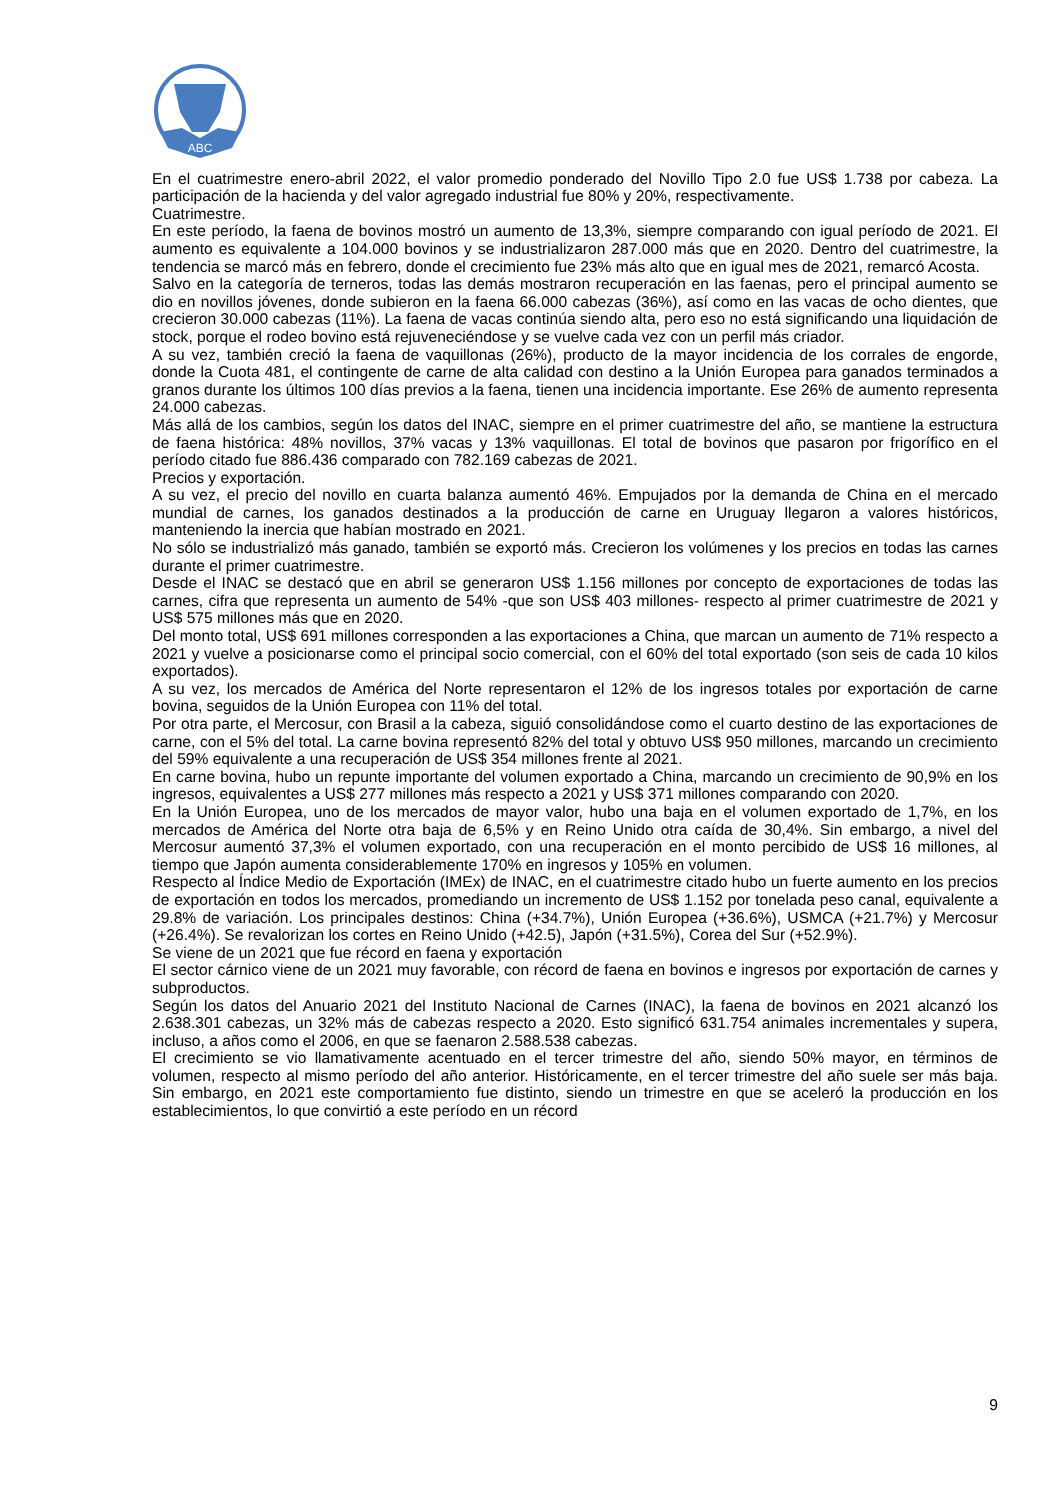ABC
En el cuatrimestre enero-abril 2022, el valor promedio ponderado del Novillo Tipo 2.0 fue US$ 1.738 por cabeza. La participación de la hacienda y del valor agregado industrial fue 80% y 20%, respectivamente.
Cuatrimestre.
En este período, la faena de bovinos mostró un aumento de 13,3%, siempre comparando con igual período de 2021. El aumento es equivalente a 104.000 bovinos y se industrializaron 287.000 más que en 2020. Dentro del cuatrimestre, la tendencia se marcó más en febrero, donde el crecimiento fue 23% más alto que en igual mes de 2021, remarcó Acosta.
Salvo en la categoría de terneros, todas las demás mostraron recuperación en las faenas, pero el principal aumento se dio en novillos jóvenes, donde subieron en la faena 66.000 cabezas (36%), así como en las vacas de ocho dientes, que crecieron 30.000 cabezas (11%). La faena de vacas continúa siendo alta, pero eso no está significando una liquidación de stock, porque el rodeo bovino está rejuveneciéndose y se vuelve cada vez con un perfil más criador.
A su vez, también creció la faena de vaquillonas (26%), producto de la mayor incidencia de los corrales de engorde, donde la Cuota 481, el contingente de carne de alta calidad con destino a la Unión Europea para ganados terminados a granos durante los últimos 100 días previos a la faena, tienen una incidencia importante. Ese 26% de aumento representa 24.000 cabezas.
Más allá de los cambios, según los datos del INAC, siempre en el primer cuatrimestre del año, se mantiene la estructura de faena histórica: 48% novillos, 37% vacas y 13% vaquillonas. El total de bovinos que pasaron por frigorífico en el período citado fue 886.436 comparado con 782.169 cabezas de 2021.
Precios y exportación.
A su vez, el precio del novillo en cuarta balanza aumentó 46%. Empujados por la demanda de China en el mercado mundial de carnes, los ganados destinados a la producción de carne en Uruguay llegaron a valores históricos, manteniendo la inercia que habían mostrado en 2021.
No sólo se industrializó más ganado, también se exportó más. Crecieron los volúmenes y los precios en todas las carnes durante el primer cuatrimestre.
Desde el INAC se destacó que en abril se generaron US$ 1.156 millones por concepto de exportaciones de todas las carnes, cifra que representa un aumento de 54% -que son US$ 403 millones- respecto al primer cuatrimestre de 2021 y US$ 575 millones más que en 2020.
Del monto total, US$ 691 millones corresponden a las exportaciones a China, que marcan un aumento de 71% respecto a 2021 y vuelve a posicionarse como el principal socio comercial, con el 60% del total exportado (son seis de cada 10 kilos exportados).
A su vez, los mercados de América del Norte representaron el 12% de los ingresos totales por exportación de carne bovina, seguidos de la Unión Europea con 11% del total.
Por otra parte, el Mercosur, con Brasil a la cabeza, siguió consolidándose como el cuarto destino de las exportaciones de carne, con el 5% del total. La carne bovina representó 82% del total y obtuvo US$ 950 millones, marcando un crecimiento del 59% equivalente a una recuperación de US$ 354 millones frente al 2021.
En carne bovina, hubo un repunte importante del volumen exportado a China, marcando un crecimiento de 90,9% en los ingresos, equivalentes a US$ 277 millones más respecto a 2021 y US$ 371 millones comparando con 2020.
En la Unión Europea, uno de los mercados de mayor valor, hubo una baja en el volumen exportado de 1,7%, en los mercados de América del Norte otra baja de 6,5% y en Reino Unido otra caída de 30,4%. Sin embargo, a nivel del Mercosur aumentó 37,3% el volumen exportado, con una recuperación en el monto percibido de US$ 16 millones, al tiempo que Japón aumenta considerablemente 170% en ingresos y 105% en volumen.
Respecto al Índice Medio de Exportación (IMEx) de INAC, en el cuatrimestre citado hubo un fuerte aumento en los precios de exportación en todos los mercados, promediando un incremento de US$ 1.152 por tonelada peso canal, equivalente a 29.8% de variación. Los principales destinos: China (+34.7%), Unión Europea (+36.6%), USMCA (+21.7%) y Mercosur (+26.4%). Se revalorizan los cortes en Reino Unido (+42.5), Japón (+31.5%), Corea del Sur (+52.9%).
Se viene de un 2021 que fue récord en faena y exportación
El sector cárnico viene de un 2021 muy favorable, con récord de faena en bovinos e ingresos por exportación de carnes y subproductos.
Según los datos del Anuario 2021 del Instituto Nacional de Carnes (INAC), la faena de bovinos en 2021 alcanzó los 2.638.301 cabezas, un 32% más de cabezas respecto a 2020. Esto significó 631.754 animales incrementales y supera, incluso, a años como el 2006, en que se faenaron 2.588.538 cabezas.
El crecimiento se vio llamativamente acentuado en el tercer trimestre del año, siendo 50% mayor, en términos de volumen, respecto al mismo período del año anterior. Históricamente, en el tercer trimestre del año suele ser más baja. Sin embargo, en 2021 este comportamiento fue distinto, siendo un trimestre en que se aceleró la producción en los establecimientos, lo que convirtió a este período en un récord
9